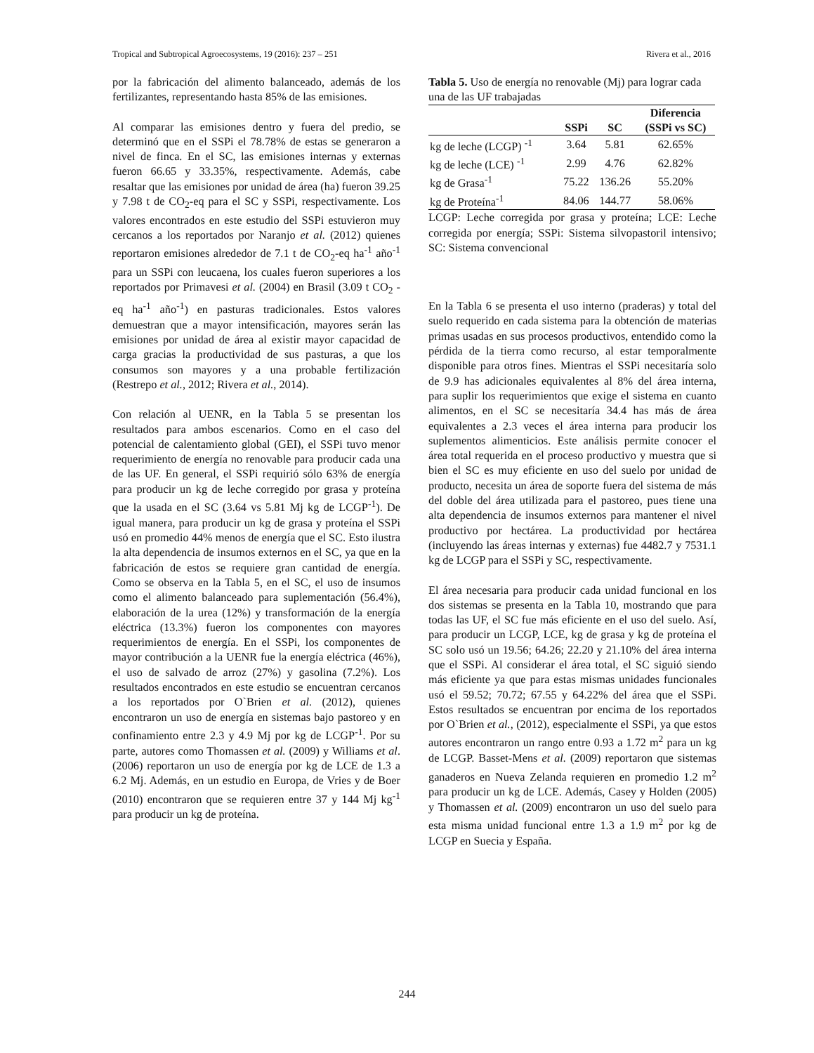Tropical and Subtropical Agroecosystems, 19 (2016): 237 – 251 Rivera et al., 2016
por la fabricación del alimento balanceado, además de los fertilizantes, representando hasta 85% de las emisiones.
Al comparar las emisiones dentro y fuera del predio, se determinó que en el SSPi el 78.78% de estas se generaron a nivel de finca. En el SC, las emisiones internas y externas fueron 66.65 y 33.35%, respectivamente. Además, cabe resaltar que las emisiones por unidad de área (ha) fueron 39.25 y 7.98 t de CO<sub>2</sub>-eq para el SC y SSPi, respectivamente. Los valores encontrados en este estudio del SSPi estuvieron muy cercanos a los reportados por Naranjo et al. (2012) quienes reportaron emisiones alrededor de 7.1 t de CO<sub>2</sub>-eq ha<sup>-1</sup> año<sup>-1</sup> para un SSPi con leucaena, los cuales fueron superiores a los reportados por Primavesi et al. (2004) en Brasil (3.09 t CO<sub>2</sub> -eq ha<sup>-1</sup> año<sup>-1</sup>) en pasturas tradicionales. Estos valores demuestran que a mayor intensificación, mayores serán las emisiones por unidad de área al existir mayor capacidad de carga gracias la productividad de sus pasturas, a que los consumos son mayores y a una probable fertilización (Restrepo et al., 2012; Rivera et al., 2014).
Con relación al UENR, en la Tabla 5 se presentan los resultados para ambos escenarios. Como en el caso del potencial de calentamiento global (GEI), el SSPi tuvo menor requerimiento de energía no renovable para producir cada una de las UF. En general, el SSPi requirió sólo 63% de energía para producir un kg de leche corregido por grasa y proteína que la usada en el SC (3.64 vs 5.81 Mj kg de LCGP<sup>-1</sup>). De igual manera, para producir un kg de grasa y proteína el SSPi usó en promedio 44% menos de energía que el SC. Esto ilustra la alta dependencia de insumos externos en el SC, ya que en la fabricación de estos se requiere gran cantidad de energía. Como se observa en la Tabla 5, en el SC, el uso de insumos como el alimento balanceado para suplementación (56.4%), elaboración de la urea (12%) y transformación de la energía eléctrica (13.3%) fueron los componentes con mayores requerimientos de energía. En el SSPi, los componentes de mayor contribución a la UENR fue la energía eléctrica (46%), el uso de salvado de arroz (27%) y gasolina (7.2%). Los resultados encontrados en este estudio se encuentran cercanos a los reportados por O`Brien et al. (2012), quienes encontraron un uso de energía en sistemas bajo pastoreo y en confinamiento entre 2.3 y 4.9 Mj por kg de LCGP<sup>-1</sup>. Por su parte, autores como Thomassen et al. (2009) y Williams et al. (2006) reportaron un uso de energía por kg de LCE de 1.3 a 6.2 Mj. Además, en un estudio en Europa, de Vries y de Boer (2010) encontraron que se requieren entre 37 y 144 Mj kg<sup>-1</sup> para producir un kg de proteína.
Tabla 5. Uso de energía no renovable (Mj) para lograr cada una de las UF trabajadas
| | SSPi | SC | Diferencia (SSPi vs SC) |
| --- | --- | --- | --- |
| kg de leche (LCGP) <sup>-1</sup> | 3.64 | 5.81 | 62.65% |
| kg de leche (LCE) <sup>-1</sup> | 2.99 | 4.76 | 62.82% |
| kg de Grasa<sup>-1</sup> | 75.22 | 136.26 | 55.20% |
| kg de Proteína<sup>-1</sup> | 84.06 | 144.77 | 58.06% |
LCGP: Leche corregida por grasa y proteína; LCE: Leche corregida por energía; SSPi: Sistema silvopastoril intensivo; SC: Sistema convencional
En la Tabla 6 se presenta el uso interno (praderas) y total del suelo requerido en cada sistema para la obtención de materias primas usadas en sus procesos productivos, entendido como la pérdida de la tierra como recurso, al estar temporalmente disponible para otros fines. Mientras el SSPi necesitaría solo de 9.9 has adicionales equivalentes al 8% del área interna, para suplir los requerimientos que exige el sistema en cuanto alimentos, en el SC se necesitaría 34.4 has más de área equivalentes a 2.3 veces el área interna para producir los suplementos alimenticios. Este análisis permite conocer el área total requerida en el proceso productivo y muestra que si bien el SC es muy eficiente en uso del suelo por unidad de producto, necesita un área de soporte fuera del sistema de más del doble del área utilizada para el pastoreo, pues tiene una alta dependencia de insumos externos para mantener el nivel productivo por hectárea. La productividad por hectárea (incluyendo las áreas internas y externas) fue 4482.7 y 7531.1 kg de LCGP para el SSPi y SC, respectivamente.
El área necesaria para producir cada unidad funcional en los dos sistemas se presenta en la Tabla 10, mostrando que para todas las UF, el SC fue más eficiente en el uso del suelo. Así, para producir un LCGP, LCE, kg de grasa y kg de proteína el SC solo usó un 19.56; 64.26; 22.20 y 21.10% del área interna que el SSPi. Al considerar el área total, el SC siguió siendo más eficiente ya que para estas mismas unidades funcionales usó el 59.52; 70.72; 67.55 y 64.22% del área que el SSPi. Estos resultados se encuentran por encima de los reportados por O`Brien et al., (2012), especialmente el SSPi, ya que estos autores encontraron un rango entre 0.93 a 1.72 m<sup>2</sup> para un kg de LCGP. Basset-Mens et al. (2009) reportaron que sistemas ganaderos en Nueva Zelanda requieren en promedio 1.2 m<sup>2</sup> para producir un kg de LCE. Además, Casey y Holden (2005) y Thomassen et al. (2009) encontraron un uso del suelo para esta misma unidad funcional entre 1.3 a 1.9 m<sup>2</sup> por kg de LCGP en Suecia y España.
244